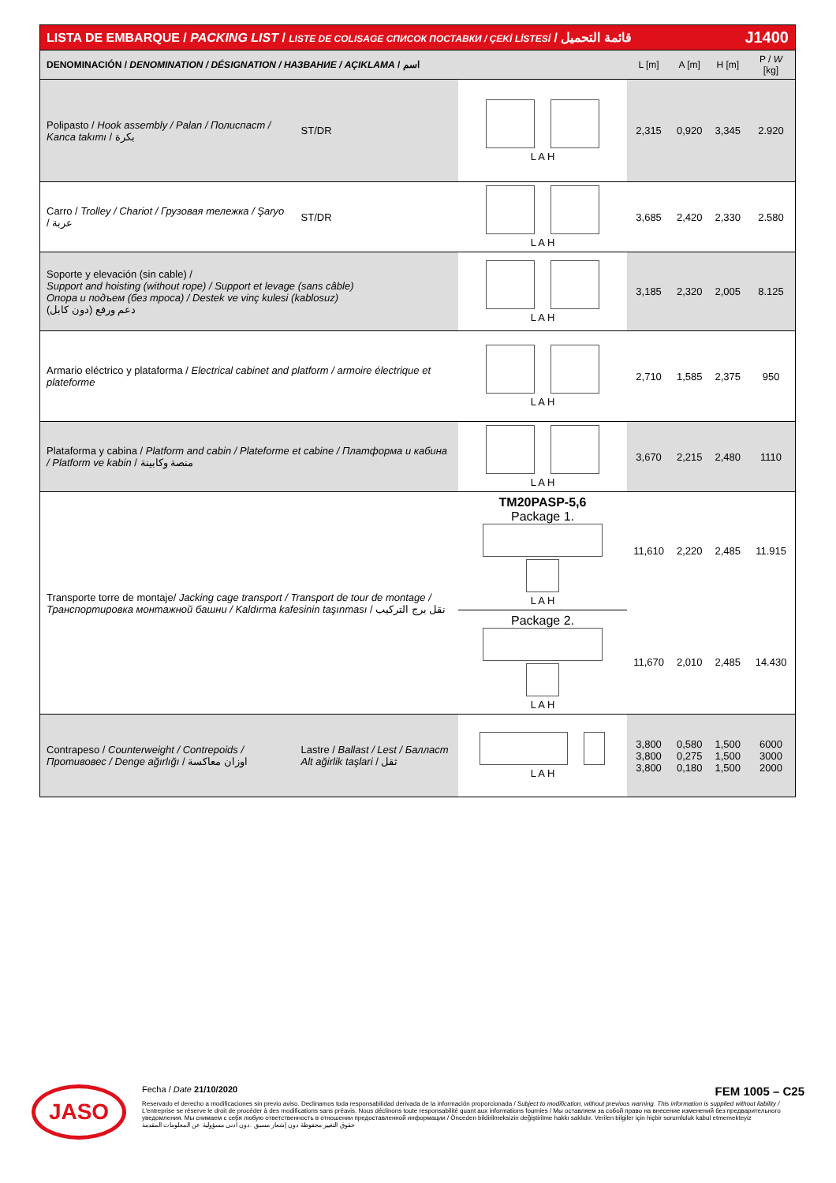| LISTA DE EMBARQUE / PACKING LIST / LISTE DE COLISAGE СПИСОК ПОСТАВКИ / ÇEKİ LİSTESİ / قائمة التحميل | | | | | J1400 | | |
| DENOMINACIÓN / DENOMINATION / DÉSIGNATION / НАЗВАНИЕ / AÇIKLAMA / اسم | | | | L [m] | A [m] | H [m] | P / W [kg] |
| Polipasto / Hook assembly / Palan / Полиспаст / Kanca takımı / بكرة | | ST/DR | L A H | 2,315 | 0,920 | 3,345 | 2.920 |
| Carro / Trolley / Chariot / Грузовая тележка / Şaryo / عربة | | ST/DR | L A H | 3,685 | 2,420 | 2,330 | 2.580 |
| Soporte y elevación (sin cable) / Support and hoisting (without rope) / Support et levage (sans câble) Опора и подъем (без троса) / Destek ve vinç kulesi (kablosuz) دعم ورفع (دون كابل) | | | L A H | 3,185 | 2,320 | 2,005 | 8.125 |
| Armario eléctrico y plataforma / Electrical cabinet and platform / armoire électrique et plateforme | | | L A H | 2,710 | 1,585 | 2,375 | 950 |
| Plataforma y cabina / Platform and cabin / Plateforme et cabine / Платформа и кабина / Platform ve kabin / منصة وكابينة | | | L A H | 3,670 | 2,215 | 2,480 | 1110 |
| Transporte torre de montaje/ Jacking cage transport / Transport de tour de montage / Транспортировка монтажной башни / Kaldırma kafesinin taşınması / نقل برج التركيب | | | TM20PASP-5,6 Package 1. L A H | 11,610 | 2,220 | 2,485 | 11.915 |
| | | | Package 2. L A H | 11,670 | 2,010 | 2,485 | 14.430 |
| Contrapeso / Counterweight / Contrepoids / Противовес / Denge ağırlığı / اوزان معاكسة | Lastre / Ballast / Lest / Балласт Alt ağirlik taşlari / ثقل | | L A H | 3,800 3,800 3,800 | 0,580 0,275 0,180 | 1,500 1,500 1,500 | 6000 3000 2000 |
JASO
Fecha / Date 21/10/2020 FEM 1005 – C25
Reservado el derecho a modificaciones sin previo aviso. Declinamos toda responsabilidad derivada de la información proporcionada / Subject to modification, without previous warning. This information is supplied without liability / L'entreprise se réserve le droit de procéder à des modifications sans préavis. Nous déclinons toute responsabilité quant aux informations fournies / Мы оставляем за собой право на внесение изменений без предварительного уведомления. Мы снимаем с себя любую ответственность в отношении предоставленной информации / Önceden bildirilmeksizin değiştirilme hakkı saklıdır. Verilen bilgiler için hiçbir sorumluluk kabul etmemekteyiz
حقوق التغيير محفوظة دون إشعار مسبق .دون أدنى مسؤولية عن المعلومات المقدمة